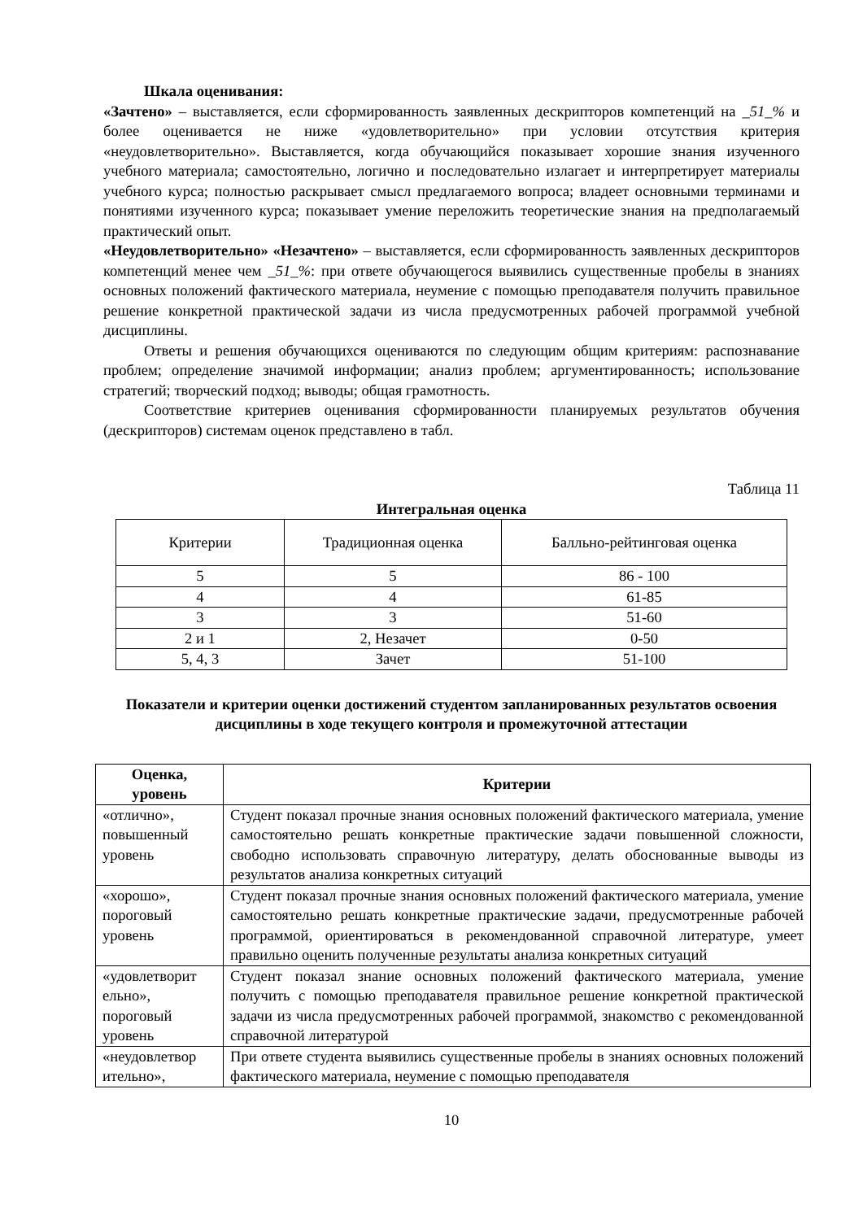Шкала оценивания:
«Зачтено» – выставляется, если сформированность заявленных дескрипторов компетенций на _51_% и более оценивается не ниже «удовлетворительно» при условии отсутствия критерия «неудовлетворительно». Выставляется, когда обучающийся показывает хорошие знания изученного учебного материала; самостоятельно, логично и последовательно излагает и интерпретирует материалы учебного курса; полностью раскрывает смысл предлагаемого вопроса; владеет основными терминами и понятиями изученного курса; показывает умение переложить теоретические знания на предполагаемый практический опыт.
«Неудовлетворительно» «Незачтено» – выставляется, если сформированность заявленных дескрипторов компетенций менее чем _51_%: при ответе обучающегося выявились существенные пробелы в знаниях основных положений фактического материала, неумение с помощью преподавателя получить правильное решение конкретной практической задачи из числа предусмотренных рабочей программой учебной дисциплины.
Ответы и решения обучающихся оцениваются по следующим общим критериям: распознавание проблем; определение значимой информации; анализ проблем; аргументированность; использование стратегий; творческий подход; выводы; общая грамотность.
Соответствие критериев оценивания сформированности планируемых результатов обучения (дескрипторов) системам оценок представлено в табл.
Таблица 11
Интегральная оценка
| Критерии | Традиционная оценка | Балльно-рейтинговая оценка |
| 5 | 5 | 86 - 100 |
| 4 | 4 | 61-85 |
| 3 | 3 | 51-60 |
| 2 и 1 | 2, Незачет | 0-50 |
| 5, 4, 3 | Зачет | 51-100 |
Показатели и критерии оценки достижений студентом запланированных результатов освоения
дисциплины в ходе текущего контроля и промежуточной аттестации
| Оценка, уровень | Критерии |
| --- | --- |
| «отлично», повышенный уровень | Студент показал прочные знания основных положений фактического материала, умение самостоятельно решать конкретные практические задачи повышенной сложности, свободно использовать справочную литературу, делать обоснованные выводы из результатов анализа конкретных ситуаций |
| «хорошо», пороговый уровень | Студент показал прочные знания основных положений фактического материала, умение самостоятельно решать конкретные практические задачи, предусмотренные рабочей программой, ориентироваться в рекомендованной справочной литературе, умеет правильно оценить полученные результаты анализа конкретных ситуаций |
| «удовлетворит ельно», пороговый уровень | Студент показал знание основных положений фактического материала, умение получить с помощью преподавателя правильное решение конкретной практической задачи из числа предусмотренных рабочей программой, знакомство с рекомендованной справочной литературой |
| «неудовлетвор ительно», | При ответе студента выявились существенные пробелы в знаниях основных положений фактического материала, неумение с помощью преподавателя |
10